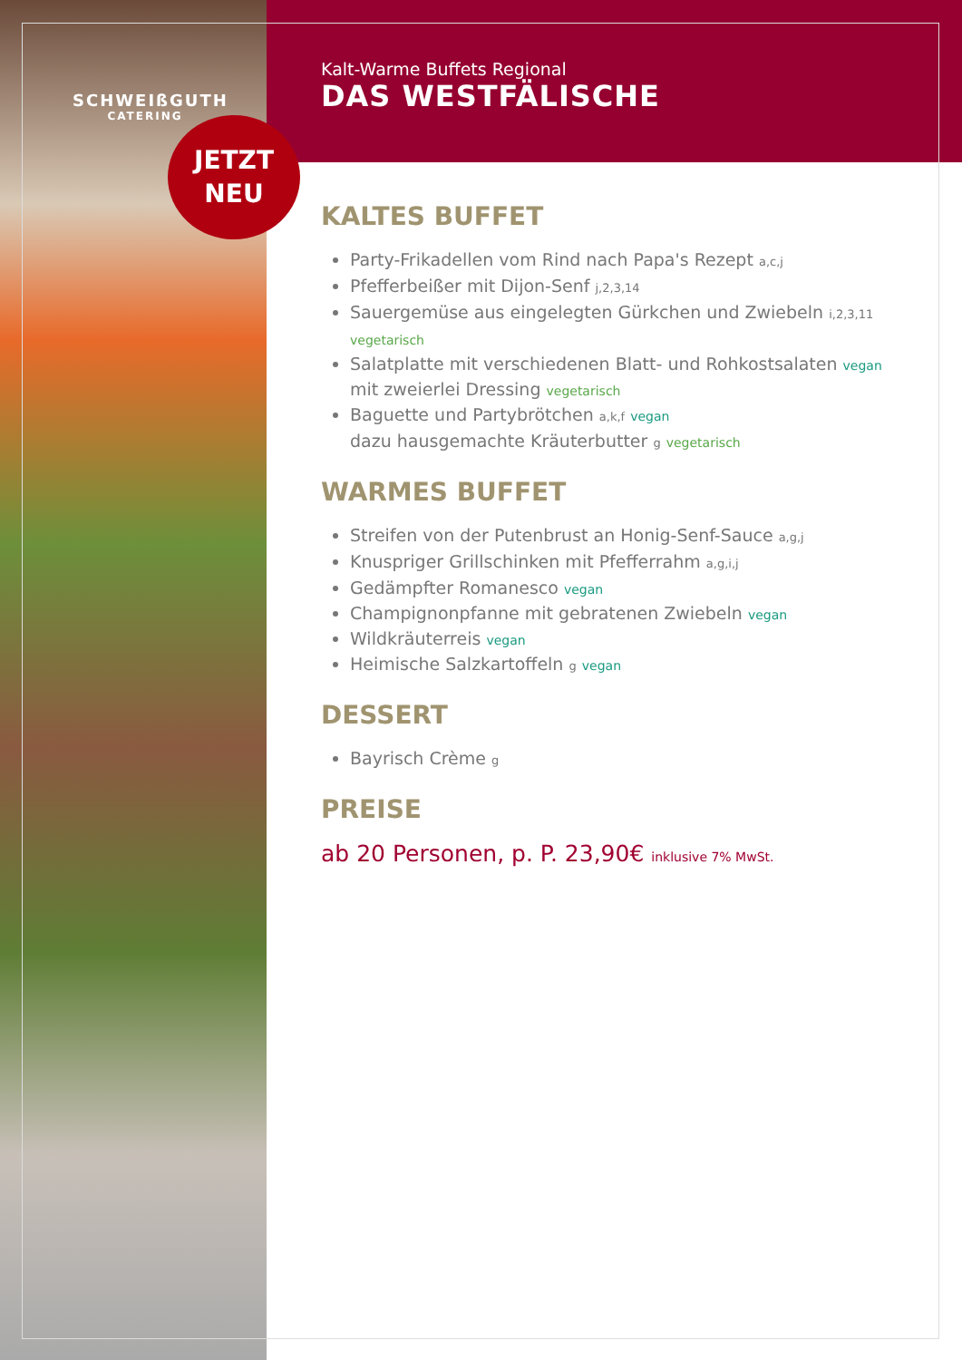SCHWEIßGUTH
CATERING
JETZT
NEU
Kalt-Warme Buffets Regional
DAS WESTFÄLISCHE
KALTES BUFFET
Party-Frikadellen vom Rind nach Papa's Rezept a,c,j
Pfefferbeißer mit Dijon-Senf j,2,3,14
Sauergemüse aus eingelegten Gürkchen und Zwiebeln i,2,3,11 vegetarisch
Salatplatte mit verschiedenen Blatt- und Rohkostsalaten vegan mit zweierlei Dressing vegetarisch
Baguette und Partybrötchen a,k,f vegan
dazu hausgemachte Kräuterbutter g vegetarisch
WARMES BUFFET
Streifen von der Putenbrust an Honig-Senf-Sauce a,g,j
Knuspriger Grillschinken mit Pfefferrahm a,g,i,j
Gedämpfter Romanesco vegan
Champignonpfanne mit gebratenen Zwiebeln vegan
Wildkräuterreis vegan
Heimische Salzkartoffeln g vegan
DESSERT
Bayrisch Crème g
PREISE
ab 20 Personen, p. P. 23,90€ inklusive 7% MwSt.